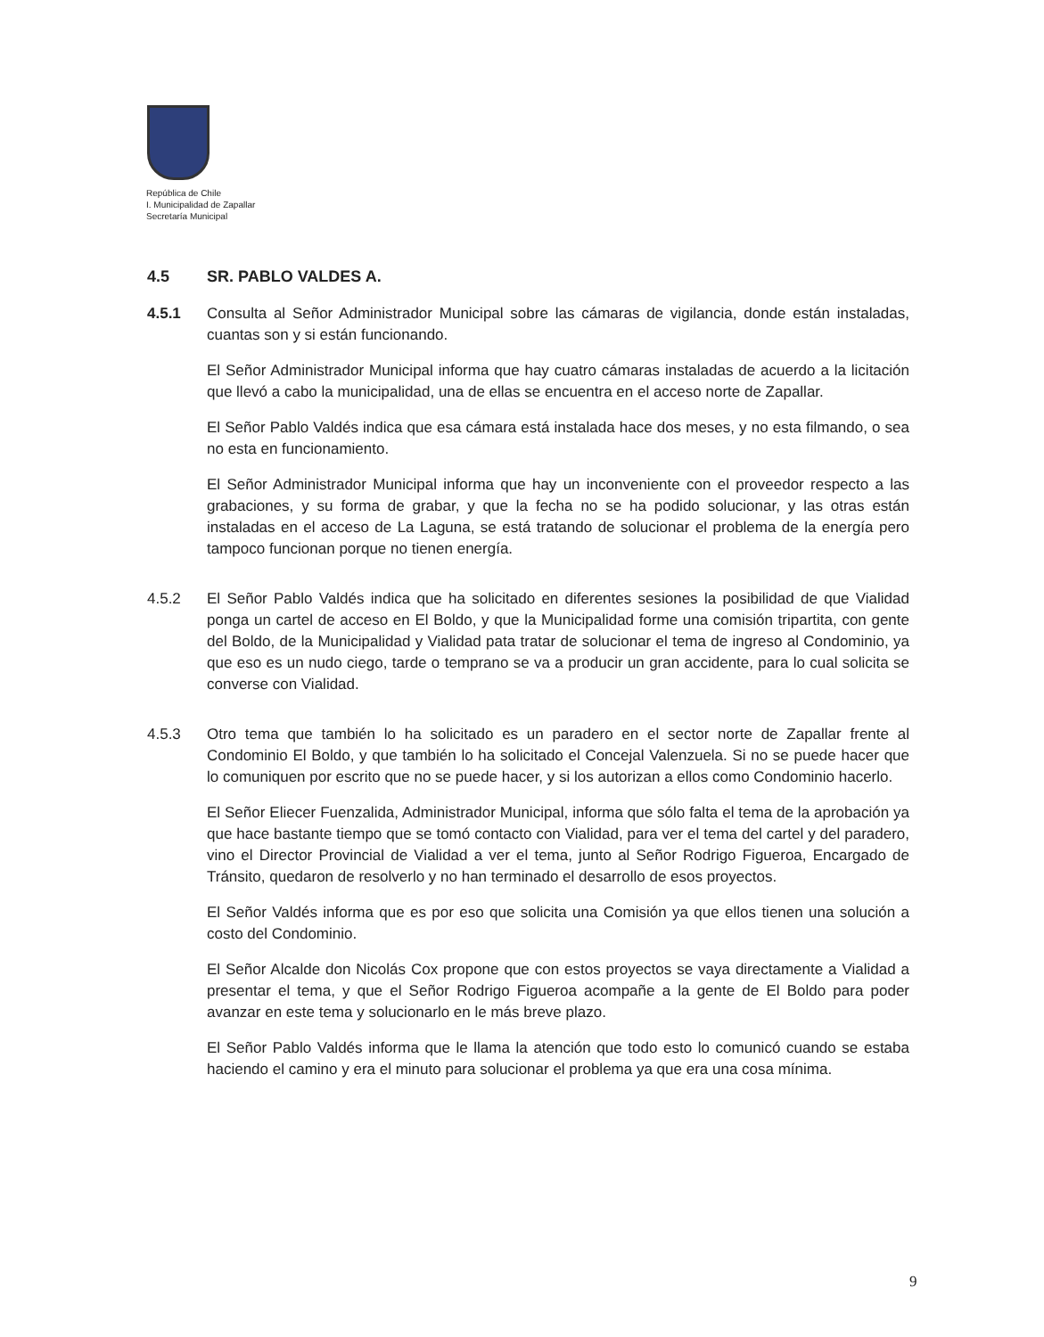República de Chile
I. Municipalidad de Zapallar
Secretaría Municipal
4.5 SR. PABLO VALDES A.
4.5.1 Consulta al Señor Administrador Municipal sobre las cámaras de vigilancia, donde están instaladas, cuantas son y si están funcionando.
El Señor Administrador Municipal informa que hay cuatro cámaras instaladas de acuerdo a la licitación que llevó a cabo la municipalidad, una de ellas se encuentra en el acceso norte de Zapallar.
El Señor Pablo Valdés indica que esa cámara está instalada hace dos meses, y no esta filmando, o sea no esta en funcionamiento.
El Señor Administrador Municipal informa que hay un inconveniente con el proveedor respecto a las grabaciones, y su forma de grabar, y que la fecha no se ha podido solucionar, y las otras están instaladas en el acceso de La Laguna, se está tratando de solucionar el problema de la energía pero tampoco funcionan porque no tienen energía.
4.5.2 El Señor Pablo Valdés indica que ha solicitado en diferentes sesiones la posibilidad de que Vialidad ponga un cartel de acceso en El Boldo, y que la Municipalidad forme una comisión tripartita, con gente del Boldo, de la Municipalidad y Vialidad pata tratar de solucionar el tema de ingreso al Condominio, ya que eso es un nudo ciego, tarde o temprano se va a producir un gran accidente, para lo cual solicita se converse con Vialidad.
4.5.3 Otro tema que también lo ha solicitado es un paradero en el sector norte de Zapallar frente al Condominio El Boldo, y que también lo ha solicitado el Concejal Valenzuela. Si no se puede hacer que lo comuniquen por escrito que no se puede hacer, y si los autorizan a ellos como Condominio hacerlo.
El Señor Eliecer Fuenzalida, Administrador Municipal, informa que sólo falta el tema de la aprobación ya que hace bastante tiempo que se tomó contacto con Vialidad, para ver el tema del cartel y del paradero, vino el Director Provincial de Vialidad a ver el tema, junto al Señor Rodrigo Figueroa, Encargado de Tránsito, quedaron de resolverlo y no han terminado el desarrollo de esos proyectos.
El Señor Valdés informa que es por eso que solicita una Comisión ya que ellos tienen una solución a costo del Condominio.
El Señor Alcalde don Nicolás Cox propone que con estos proyectos se vaya directamente a Vialidad a presentar el tema, y que el Señor Rodrigo Figueroa acompañe a la gente de El Boldo para poder avanzar en este tema y solucionarlo en le más breve plazo.
El Señor Pablo Valdés informa que le llama la atención que todo esto lo comunicó cuando se estaba haciendo el camino y era el minuto para solucionar el problema ya que era una cosa mínima.
9